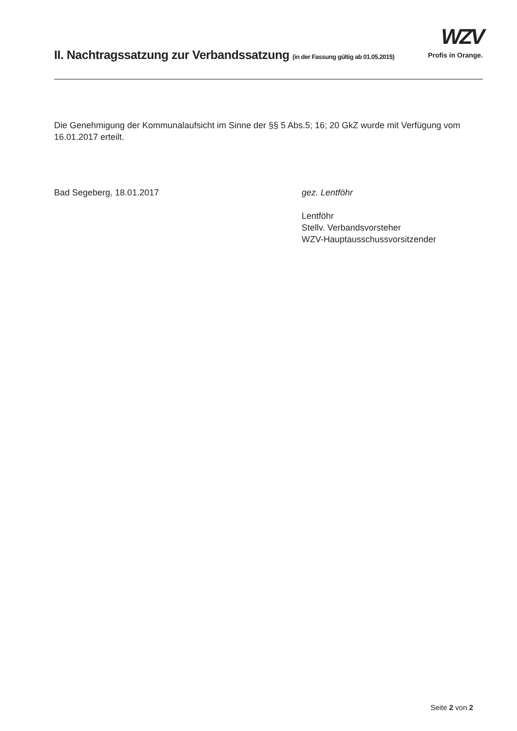II. Nachtragssatzung zur Verbandssatzung (in der Fassung gültig ab 01.05.2015)
WZV
Profis in Orange.
Die Genehmigung der Kommunalaufsicht im Sinne der §§ 5 Abs.5; 16; 20 GkZ wurde mit Verfügung vom 16.01.2017 erteilt.
Bad Segeberg, 18.01.2017 gez. Lentföhr
Lentföhr
Stellv. Verbandsvorsteher
WZV-Hauptausschussvorsitzender
Seite 2 von 2